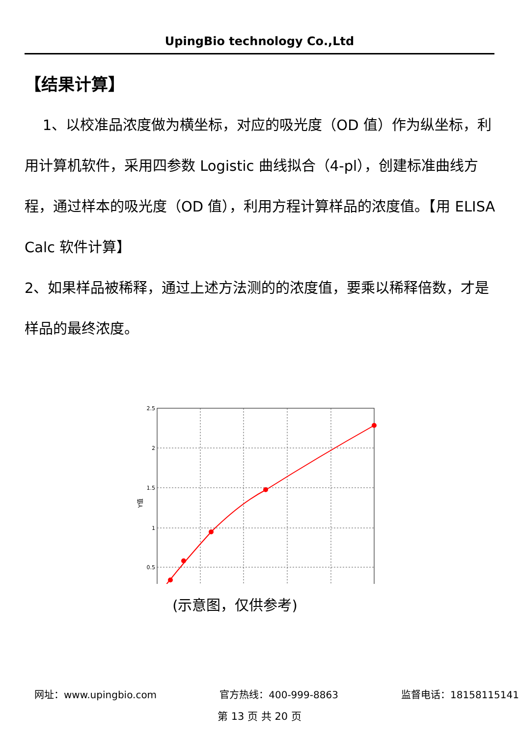UpingBio technology Co.,Ltd
【结果计算】
1、以校准品浓度做为横坐标，对应的吸光度（OD 值）作为纵坐标，利用计算机软件，采用四参数 Logistic 曲线拟合（4-pl），创建标准曲线方程，通过样本的吸光度（OD 值），利用方程计算样品的浓度值。【用 ELISA Calc 软件计算】
2、如果样品被稀释，通过上述方法测的的浓度值，要乘以稀释倍数，才是样品的最终浓度。
2.5
2
1.5
1
0.5
Y值
(示意图，仅供参考)
网址：www.upingbio.com 官方热线：400-999-8863 监督电话：18158115141
第 13 页 共 20 页